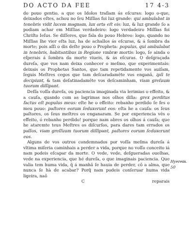DO ACTO DA FEE 17 4-3
do pouo gentio, a que os Idolos traſiam ás eſcuras: logo o-que, deixados eſtes, achou no ſeu Miſſias foi luz grande: qui ambulabat in tenebris vidit lucem magnam, lux orta eſt eis: luz, & luz grande ſo a podiam achar em Miſſias verdadeiro: logo verdadeiro Miſſias foi Chriſto Ieſus. Se diſſeres, que fala do pouo Hebreo: logo, quando no Miſſias lhe vier eſta luz, ha de achallos ás eſcuras, & á ſombra da morte; pois aſſi o dis deſte pouo o Propheta: populus, qui ambulabat in tenebris, habitantibus in Regione vmbræ mortis: logo, ſe ainda o eſperais á ſombra da morte viueis, & ás eſcuras. O deſgraçada dureſa, que vos nam deixa conhecer o meſmo, que experimentais: deixais os Prophetas Santos, que tam repetidamente vos auiſam, ſeguis Meſtres cegos que tam deſcaradamête vos enganã, ipſi te decipiunt, & tam deſatinadamête vos deſcaminham, viam greſuum tuorum diſſipant.
Deſſa voſſa dureſa, ou paciencia imaginada via lerimias o effeito, & a cauſa, quando com as lagrimas nos olhos diſia: grex perditus factus eſt populus meus: eſte he o effeito: rebanho perdido ſe fes o meu pouo: paſtores eorum ſeduxerunt eos: eſta he a cauſa: os ſeus paſtores, os ſeus meſtres os enganaram. Se por experiencia vês o effeito, ó rebanho perdido! porque nam abres os olhos á cauſa; que he ataremte teus Meſtres os diſcurſos, para dares tam errados os paſſos, viam greſſuum tuorum diſſipant, paſtores eorum ſeduxerunt eos.
Alguns de vos outros condemnados por voſſa meſma dureſa á vltima miſeria caminhais a perder a vida, porque no voſſo conceito iá nam podeis eſcapar da morte. O vede, vede, deſgueradas ouelhas, vede na experiencia, que hé dureſa, o que imaginais paciencia. Que valia tem huma vida, q̃ á manhã ſe hauia de perder, cõ a alma, que nunca ſe hà de acabar? Porq̃ nam podeis conſeruar huma vida ligeira, naõ
Creparais
Hyerem.
50